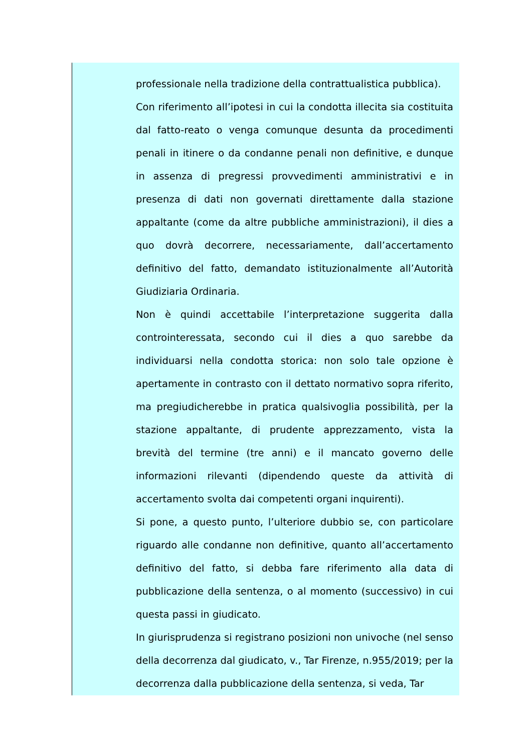professionale nella tradizione della contrattualistica pubblica).
Con riferimento all’ipotesi in cui la condotta illecita sia costituita dal fatto-reato o venga comunque desunta da procedimenti penali in itinere o da condanne penali non definitive, e dunque in assenza di pregressi provvedimenti amministrativi e in presenza di dati non governati direttamente dalla stazione appaltante (come da altre pubbliche amministrazioni), il dies a quo dovrà decorrere, necessariamente, dall’accertamento definitivo del fatto, demandato istituzionalmente all’Autorità Giudiziaria Ordinaria.
Non è quindi accettabile l’interpretazione suggerita dalla controinteressata, secondo cui il dies a quo sarebbe da individuarsi nella condotta storica: non solo tale opzione è apertamente in contrasto con il dettato normativo sopra riferito, ma pregiudicherebbe in pratica qualsivoglia possibilità, per la stazione appaltante, di prudente apprezzamento, vista la brevità del termine (tre anni) e il mancato governo delle informazioni rilevanti (dipendendo queste da attività di accertamento svolta dai competenti organi inquirenti).
Si pone, a questo punto, l’ulteriore dubbio se, con particolare riguardo alle condanne non definitive, quanto all’accertamento definitivo del fatto, si debba fare riferimento alla data di pubblicazione della sentenza, o al momento (successivo) in cui questa passi in giudicato.
In giurisprudenza si registrano posizioni non univoche (nel senso della decorrenza dal giudicato, v., Tar Firenze, n.955/2019; per la decorrenza dalla pubblicazione della sentenza, si veda, Tar